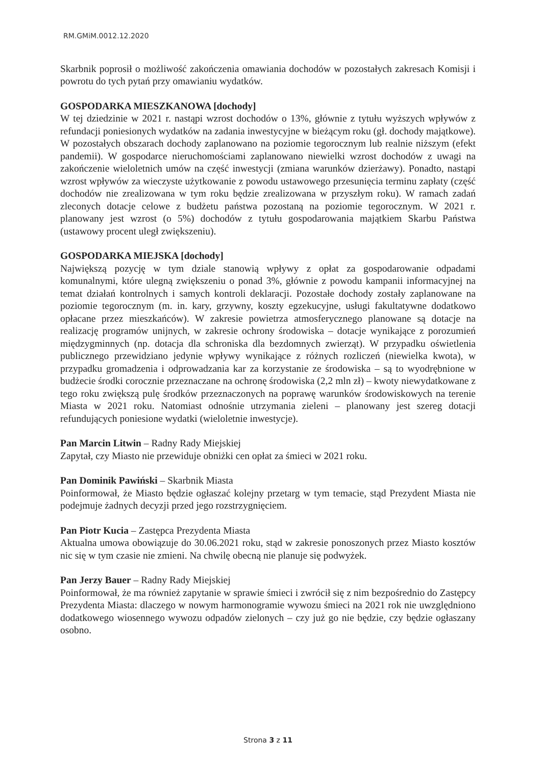RM.GMiM.0012.12.2020
Skarbnik poprosił o możliwość zakończenia omawiania dochodów w pozostałych zakresach Komisji i powrotu do tych pytań przy omawianiu wydatków.
GOSPODARKA MIESZKANOWA [dochody]
W tej dziedzinie w 2021 r. nastąpi wzrost dochodów o 13%, głównie z tytułu wyższych wpływów z refundacji poniesionych wydatków na zadania inwestycyjne w bieżącym roku (gł. dochody majątkowe). W pozostałych obszarach dochody zaplanowano na poziomie tegorocznym lub realnie niższym (efekt pandemii). W gospodarce nieruchomościami zaplanowano niewielki wzrost dochodów z uwagi na zakończenie wieloletnich umów na część inwestycji (zmiana warunków dzierżawy). Ponadto, nastąpi wzrost wpływów za wieczyste użytkowanie z powodu ustawowego przesunięcia terminu zapłaty (część dochodów nie zrealizowana w tym roku będzie zrealizowana w przyszłym roku). W ramach zadań zleconych dotacje celowe z budżetu państwa pozostaną na poziomie tegorocznym. W 2021 r. planowany jest wzrost (o 5%) dochodów z tytułu gospodarowania majątkiem Skarbu Państwa (ustawowy procent uległ zwiększeniu).
GOSPODARKA MIEJSKA [dochody]
Największą pozycję w tym dziale stanowią wpływy z opłat za gospodarowanie odpadami komunalnymi, które ulegną zwiększeniu o ponad 3%, głównie z powodu kampanii informacyjnej na temat działań kontrolnych i samych kontroli deklaracji. Pozostałe dochody zostały zaplanowane na poziomie tegorocznym (m. in. kary, grzywny, koszty egzekucyjne, usługi fakultatywne dodatkowo opłacane przez mieszkańców). W zakresie powietrza atmosferycznego planowane są dotacje na realizację programów unijnych, w zakresie ochrony środowiska – dotacje wynikające z porozumień międzygminnych (np. dotacja dla schroniska dla bezdomnych zwierząt). W przypadku oświetlenia publicznego przewidziano jedynie wpływy wynikające z różnych rozliczeń (niewielka kwota), w przypadku gromadzenia i odprowadzania kar za korzystanie ze środowiska – są to wyodrębnione w budżecie środki corocznie przeznaczane na ochronę środowiska (2,2 mln zł) – kwoty niewydatkowane z tego roku zwiększą pulę środków przeznaczonych na poprawę warunków środowiskowych na terenie Miasta w 2021 roku. Natomiast odnośnie utrzymania zieleni – planowany jest szereg dotacji refundujących poniesione wydatki (wieloletnie inwestycje).
Pan Marcin Litwin – Radny Rady Miejskiej
Zapytał, czy Miasto nie przewiduje obniżki cen opłat za śmieci w 2021 roku.
Pan Dominik Pawiński – Skarbnik Miasta
Poinformował, że Miasto będzie ogłaszać kolejny przetarg w tym temacie, stąd Prezydent Miasta nie podejmuje żadnych decyzji przed jego rozstrzygnięciem.
Pan Piotr Kucia – Zastępca Prezydenta Miasta
Aktualna umowa obowiązuje do 30.06.2021 roku, stąd w zakresie ponoszonych przez Miasto kosztów nic się w tym czasie nie zmieni. Na chwilę obecną nie planuje się podwyżek.
Pan Jerzy Bauer – Radny Rady Miejskiej
Poinformował, że ma również zapytanie w sprawie śmieci i zwrócił się z nim bezpośrednio do Zastępcy Prezydenta Miasta: dlaczego w nowym harmonogramie wywozu śmieci na 2021 rok nie uwzględniono dodatkowego wiosennego wywozu odpadów zielonych – czy już go nie będzie, czy będzie ogłaszany osobno.
Strona 3 z 11